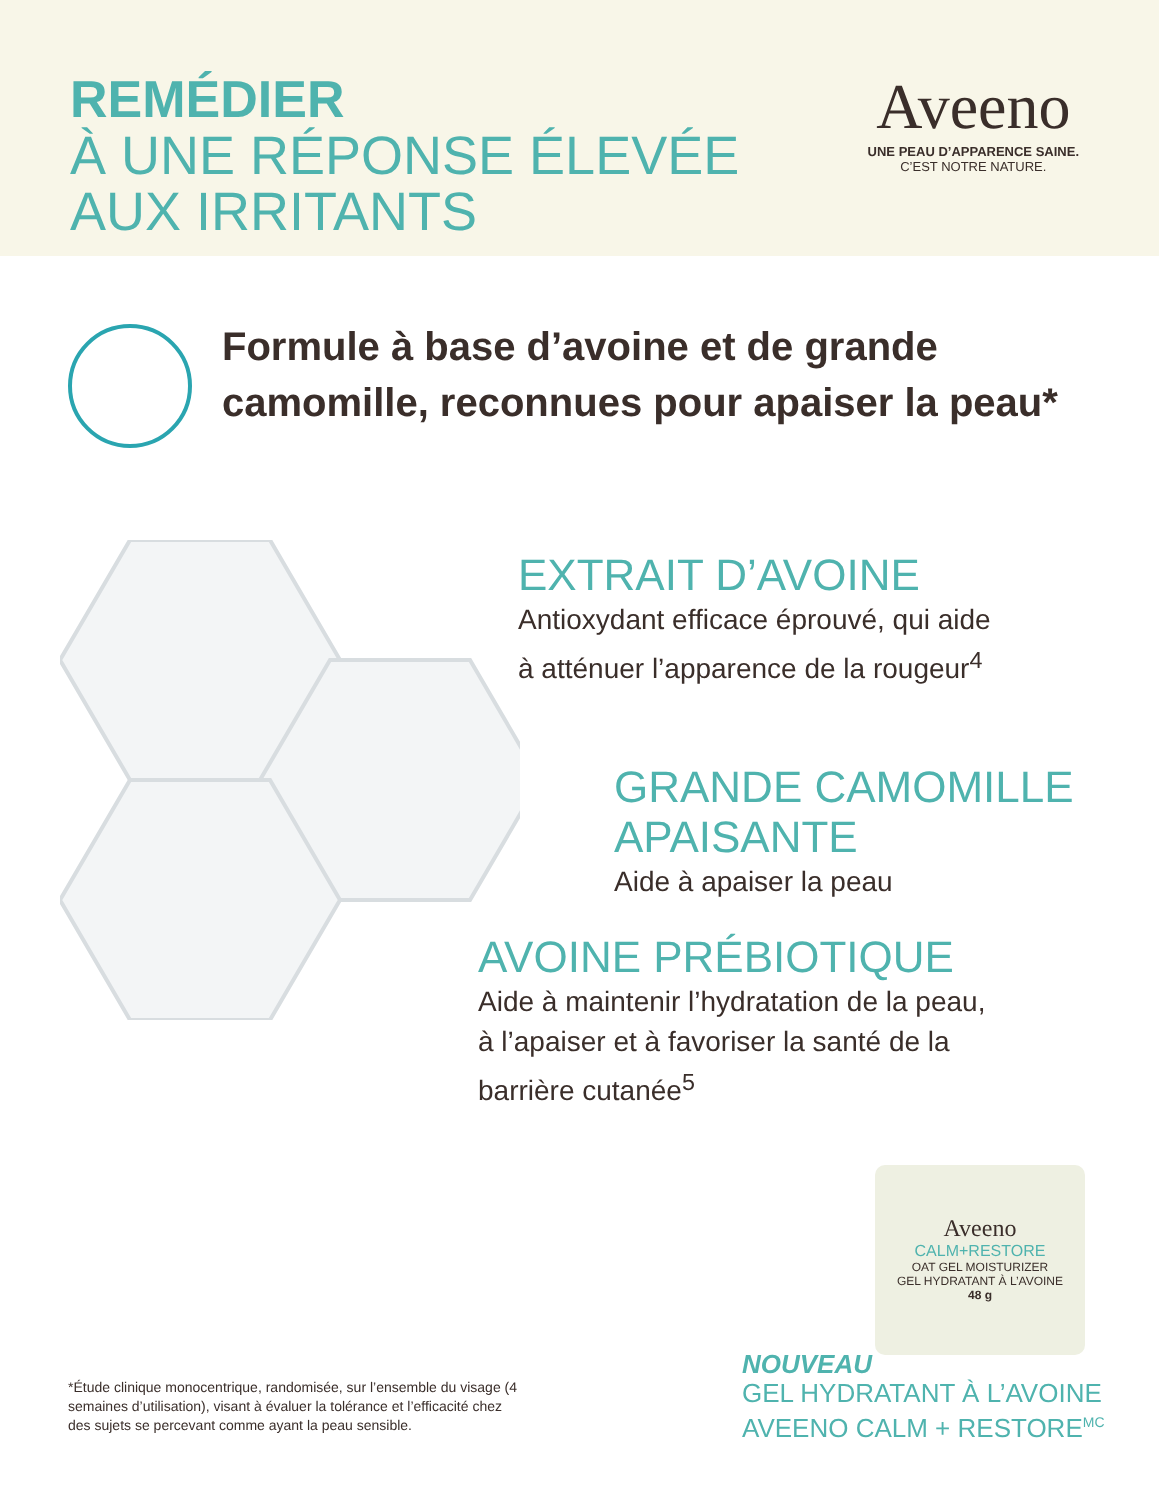REMÉDIER
À UNE RÉPONSE ÉLEVÉE
AUX IRRITANTS
Aveeno
UNE PEAU D’APPARENCE SAINE.
C’EST NOTRE NATURE.
Formule à base d’avoine et de grande camomille, reconnues pour apaiser la peau*
EXTRAIT D’AVOINE
Antioxydant efficace éprouvé, qui aide
à atténuer l’apparence de la rougeur<sup>4</sup>
GRANDE CAMOMILLE
APAISANTE
Aide à apaiser la peau
AVOINE PRÉBIOTIQUE
Aide à maintenir l’hydratation de la peau,
à l’apaiser et à favoriser la santé de la
barrière cutanée<sup>5</sup>
Aveeno
CALM+RESTORE
OAT GEL MOISTURIZER
GEL HYDRATANT À L’AVOINE
48 g
*Étude clinique monocentrique, randomisée, sur l’ensemble du visage (4 semaines d’utilisation), visant à évaluer la tolérance et l’efficacité chez des sujets se percevant comme ayant la peau sensible.
NOUVEAU
GEL HYDRATANT À L’AVOINE
AVEENO CALM + RESTORE<sup>MC</sup>